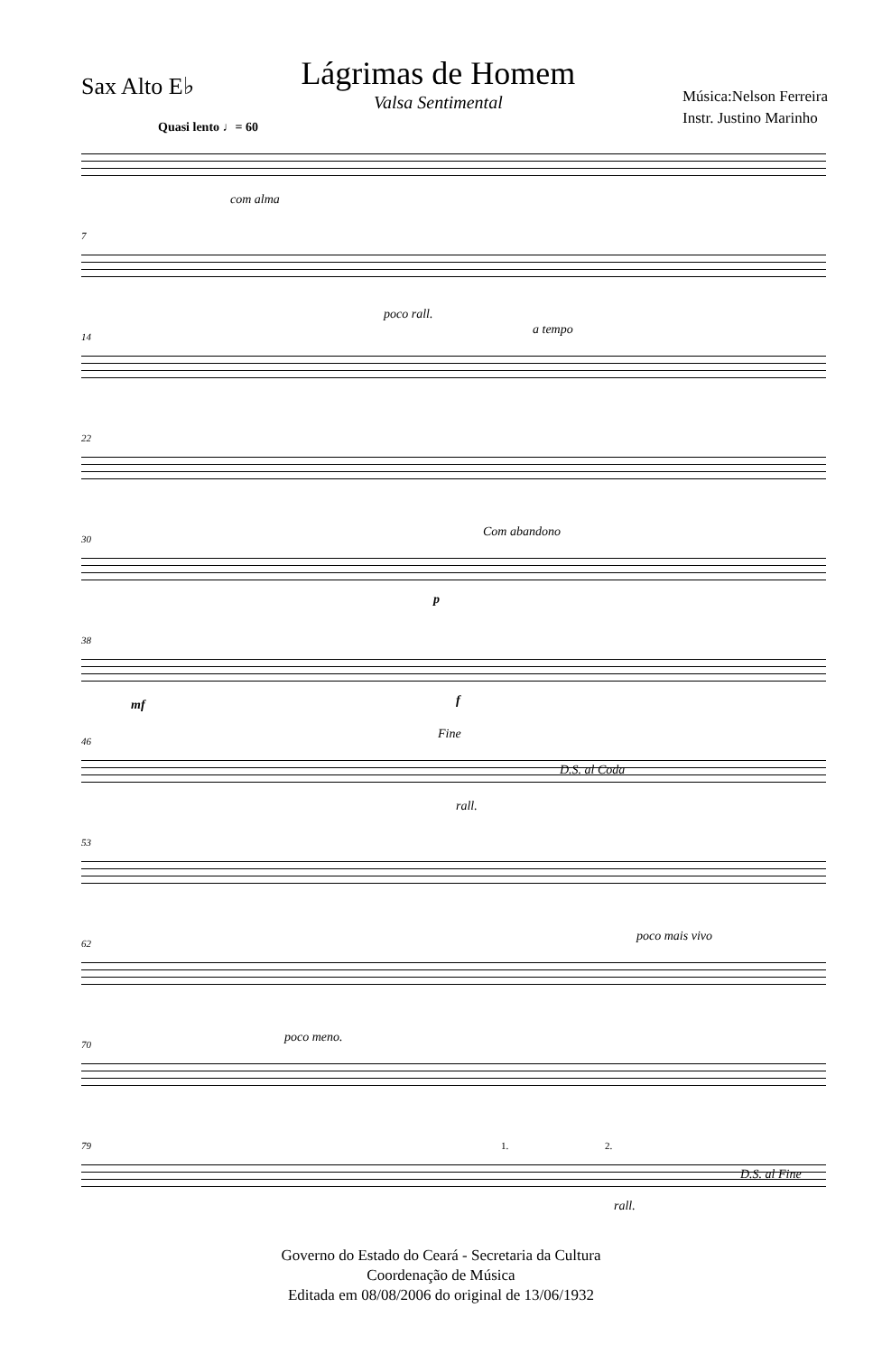Sax Alto E♭
Lágrimas de Homem
Valsa Sentimental
Música:Nelson Ferreira
Instr. Justino Marinho
Quasi lento ♩= 60
com alma
7
poco rall.
14 a tempo
22
30 Com abandono
p
38
mf f
46 Fine
D.S. al Coda
rall.
53
62 poco mais vivo
70 poco meno.
79 1. 2.
D.S. al Fine
rall.
Governo do Estado do Ceará - Secretaria da Cultura
Coordenação de Música
Editada em 08/08/2006 do original de 13/06/1932